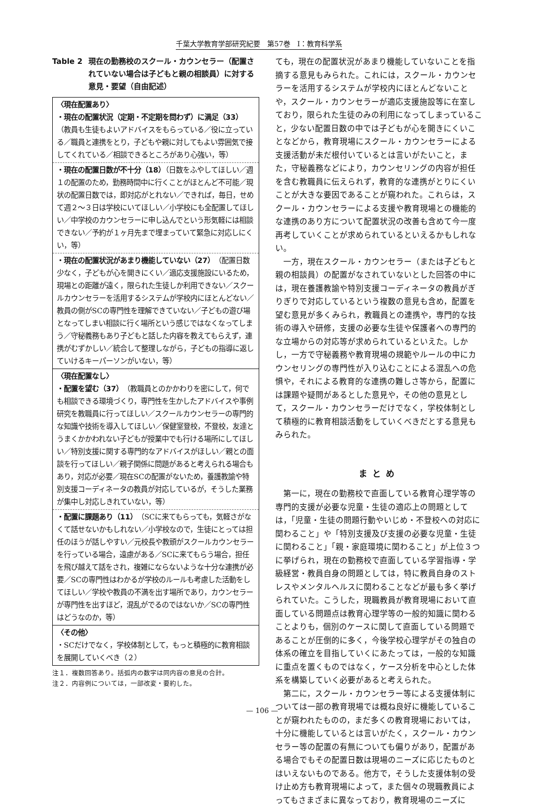千葉大学教育学部研究紀要　第57巻　Ⅰ：教育科学系
Table 2 現在の勤務校のスクール・カウンセラー（配置されていない場合は子どもと親の相談員）に対する意見・要望（自由記述）
| 〈現在配置あり〉 ・現在の配置状況（定期・不定期を問わず）に満足（33） （教員も生徒もよいアドバイスをもらっている／役に立っている／職員と連携をとり，子どもや親に対してもよい雰囲気で接してくれている／相談できるところがあり心強い，等） |
| ・現在の配置日数が不十分（18） （日数をふやしてほしい／週１の配置のため，勤務時間中に行くことがほとんど不可能／現状の配置日数では，即対応がとれない／できれば，毎日，せめて週２～３日は学校にいてほしい／小学校にも全配置してほしい／中学校のカウンセラーに申し込んでという形気軽には相談できない／予約が１ヶ月先まで埋まっていて緊急に対応しにくい，等） |
| ・現在の配置状況があまり機能していない（27） （配置日数少なく，子どもが心を開きにくい／適応支援施設にいるため，現場との距離が遠く，限られた生徒しか利用できない／スクールカウンセラーを活用するシステムが学校内にほとんどない／教員の側がSCの専門性を理解できていない／子どもの遊び場となってしまい相談に行く場所という感じではなくなってしまう／守秘義務もあり子どもと話した内容を教えてもらえず，連携がむずかしい／統合して整理しながら，子どもの指導に返していけるキーパーソンがいない，等） |
| 〈現在配置なし〉 ・配置を望む（37） （教職員とのかかわりを密にして，何でも相談できる環境づくり，専門性を生かしたアドバイスや事例研究を教職員に行ってほしい／スクールカウンセラーの専門的な知識や技術を導入してほしい／保健室登校，不登校，友達とうまくかかわれない子どもが授業中でも行ける場所にしてほしい／特別支援に関する専門的なアドバイスがほしい／親との面談を行ってほしい／親子関係に問題があると考えられる場合もあり，対応が必要／現在SCの配置がないため，養護教諭や特別支援コーディネータの教員が対応しているが，そうした業務が集中し対応しきれていない，等） |
| ・配置に課題あり（11） （SCに来てもらっても，気軽さがなくて話せないかもしれない／小学校なので，生徒にとっては担任のほうが話しやすい／元校長や教頭がスクールカウンセラーを行っている場合，遠慮がある／SCに来てもらう場合，担任を飛び越えて話をされ，複雑にならないような十分な連携が必要／SCの専門性はわかるが学校のルールも考慮した活動をしてほしい／学校や教員の不満を出す場所であり，カウンセラーが専門性を出すほど，混乱がでるのではないか／SCの専門性はどうなのか，等） |
| 〈その他〉 ・SCだけでなく，学校体制として，もっと積極的に教育相談を展開していくべき（２） |
注１．複数回答あり。括弧内の数字は同内容の意見の合計。
注２．内容例については，一部改変・要約した。
ても，現在の配置状況があまり機能していないことを指摘する意見もみられた。これには，スクール・カウンセラーを活用するシステムが学校内にほとんどないことや，スクール・カウンセラーが適応支援施設等に在室しており，限られた生徒のみの利用になってしまっていること，少ない配置日数の中では子どもが心を開きにくいことなどから，教育現場にスクール・カウンセラーによる支援活動が未だ根付いているとは言いがたいこと，また，守秘義務などにより，カウンセリングの内容が担任を含む教職員に伝えられず，教育的な連携がとりにくいことが大きな要因であることが窺われた。これらは，スクール・カウンセラーによる支援や教育現場との機能的な連携のあり方について配置状況の改善も含めて今一度再考していくことが求められているといえるかもしれない。
一方，現在スクール・カウンセラー（または子どもと親の相談員）の配置がなされていないとした回答の中には，現在養護教諭や特別支援コーディネータの教員がぎりぎりで対応しているという複数の意見も含め，配置を望む意見が多くみられ，教職員との連携や，専門的な技術の導入や研修，支援の必要な生徒や保護者への専門的な立場からの対応等が求められているといえた。しかし，一方で守秘義務や教育現場の規範やルールの中にカウンセリングの専門性が入り込むことによる混乱への危惧や，それによる教育的な連携の難しさ等から，配置には課題や疑問があるとした意見や，その他の意見として，スクール・カウンセラーだけでなく，学校体制として積極的に教育相談活動をしていくべきだとする意見もみられた。
まとめ
第一に，現在の勤務校で直面している教育心理学等の専門的支援が必要な児童・生徒の適応上の問題としては，「児童・生徒の問題行動やいじめ・不登校への対応に関わること」や「特別支援及び支援の必要な児童・生徒に関わること」「親・家庭環境に関わること」が上位３つに挙げられ，現在の勤務校で直面している学習指導・学級経営・教員自身の問題としては，特に教員自身のストレスやメンタルヘルスに関わることなどが最も多く挙げられていた。こうした，現職教員が教育現場において直面している問題点は教育心理学等の一般的知識に関わることよりも，個別のケースに関して直面している問題であることが圧倒的に多く，今後学校心理学がその独自の体系の確立を目指していくにあたっては，一般的な知識に重点を置くものではなく，ケース分析を中心とした体系を構築していく必要があると考えられた。
第二に，スクール・カウンセラー等による支援体制については一部の教育現場では概ね良好に機能していることが窺われたものの，まだ多くの教育現場においては，十分に機能しているとは言いがたく，スクール・カウンセラー等の配置の有無についても偏りがあり，配置がある場合でもその配置日数は現場のニーズに応じたものとはいえないものである。他方で，そうした支援体制の受け止め方も教育現場によって，また個々の現職教員によってもさまざまに異なっており，教育現場のニーズに
— 106 —